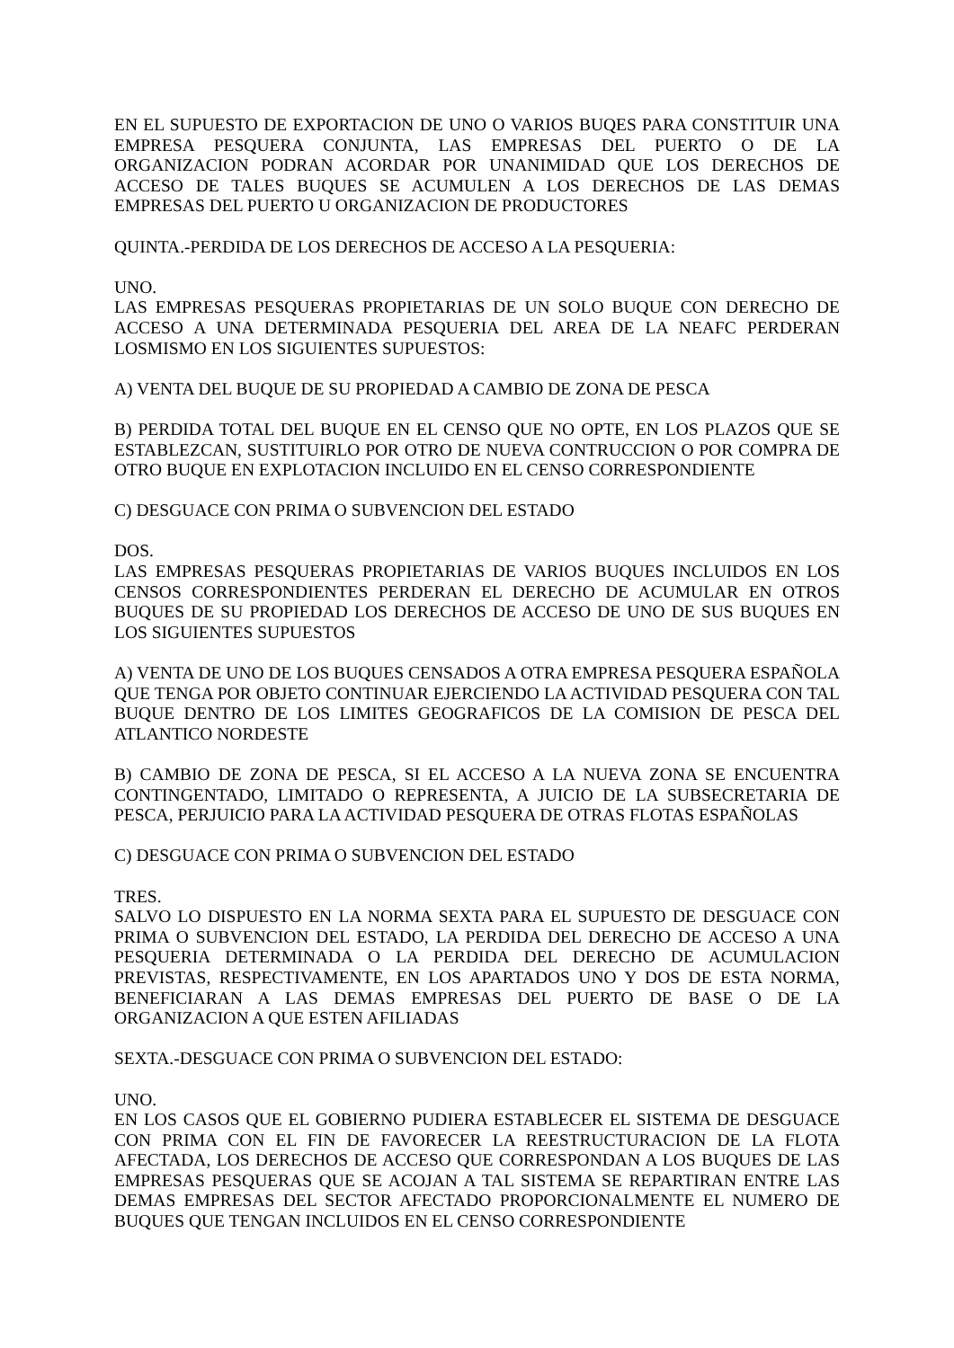EN EL SUPUESTO DE EXPORTACION DE UNO O VARIOS BUQES PARA CONSTITUIR UNA EMPRESA PESQUERA CONJUNTA, LAS EMPRESAS DEL PUERTO O DE LA ORGANIZACION PODRAN ACORDAR POR UNANIMIDAD QUE LOS DERECHOS DE ACCESO DE TALES BUQUES SE ACUMULEN A LOS DERECHOS DE LAS DEMAS EMPRESAS DEL PUERTO U ORGANIZACION DE PRODUCTORES
QUINTA.-PERDIDA DE LOS DERECHOS DE ACCESO A LA PESQUERIA:
UNO.
LAS EMPRESAS PESQUERAS PROPIETARIAS DE UN SOLO BUQUE CON DERECHO DE ACCESO A UNA DETERMINADA PESQUERIA DEL AREA DE LA NEAFC PERDERAN LOSMISMO EN LOS SIGUIENTES SUPUESTOS:
A) VENTA DEL BUQUE DE SU PROPIEDAD A CAMBIO DE ZONA DE PESCA
B) PERDIDA TOTAL DEL BUQUE EN EL CENSO QUE NO OPTE, EN LOS PLAZOS QUE SE ESTABLEZCAN, SUSTITUIRLO POR OTRO DE NUEVA CONTRUCCION O POR COMPRA DE OTRO BUQUE EN EXPLOTACION INCLUIDO EN EL CENSO CORRESPONDIENTE
C) DESGUACE CON PRIMA O SUBVENCION DEL ESTADO
DOS.
LAS EMPRESAS PESQUERAS PROPIETARIAS DE VARIOS BUQUES INCLUIDOS EN LOS CENSOS CORRESPONDIENTES PERDERAN EL DERECHO DE ACUMULAR EN OTROS BUQUES DE SU PROPIEDAD LOS DERECHOS DE ACCESO DE UNO DE SUS BUQUES EN LOS SIGUIENTES SUPUESTOS
A) VENTA DE UNO DE LOS BUQUES CENSADOS A OTRA EMPRESA PESQUERA ESPAÑOLA QUE TENGA POR OBJETO CONTINUAR EJERCIENDO LA ACTIVIDAD PESQUERA CON TAL BUQUE DENTRO DE LOS LIMITES GEOGRAFICOS DE LA COMISION DE PESCA DEL ATLANTICO NORDESTE
B) CAMBIO DE ZONA DE PESCA, SI EL ACCESO A LA NUEVA ZONA SE ENCUENTRA CONTINGENTADO, LIMITADO O REPRESENTA, A JUICIO DE LA SUBSECRETARIA DE PESCA, PERJUICIO PARA LA ACTIVIDAD PESQUERA DE OTRAS FLOTAS ESPAÑOLAS
C) DESGUACE CON PRIMA O SUBVENCION DEL ESTADO
TRES.
SALVO LO DISPUESTO EN LA NORMA SEXTA PARA EL SUPUESTO DE DESGUACE CON PRIMA O SUBVENCION DEL ESTADO, LA PERDIDA DEL DERECHO DE ACCESO A UNA PESQUERIA DETERMINADA O LA PERDIDA DEL DERECHO DE ACUMULACION PREVISTAS, RESPECTIVAMENTE, EN LOS APARTADOS UNO Y DOS DE ESTA NORMA, BENEFICIARAN A LAS DEMAS EMPRESAS DEL PUERTO DE BASE O DE LA ORGANIZACION A QUE ESTEN AFILIADAS
SEXTA.-DESGUACE CON PRIMA O SUBVENCION DEL ESTADO:
UNO.
EN LOS CASOS QUE EL GOBIERNO PUDIERA ESTABLECER EL SISTEMA DE DESGUACE CON PRIMA CON EL FIN DE FAVORECER LA REESTRUCTURACION DE LA FLOTA AFECTADA, LOS DERECHOS DE ACCESO QUE CORRESPONDAN A LOS BUQUES DE LAS EMPRESAS PESQUERAS QUE SE ACOJAN A TAL SISTEMA SE REPARTIRAN ENTRE LAS DEMAS EMPRESAS DEL SECTOR AFECTADO PROPORCIONALMENTE EL NUMERO DE BUQUES QUE TENGAN INCLUIDOS EN EL CENSO CORRESPONDIENTE